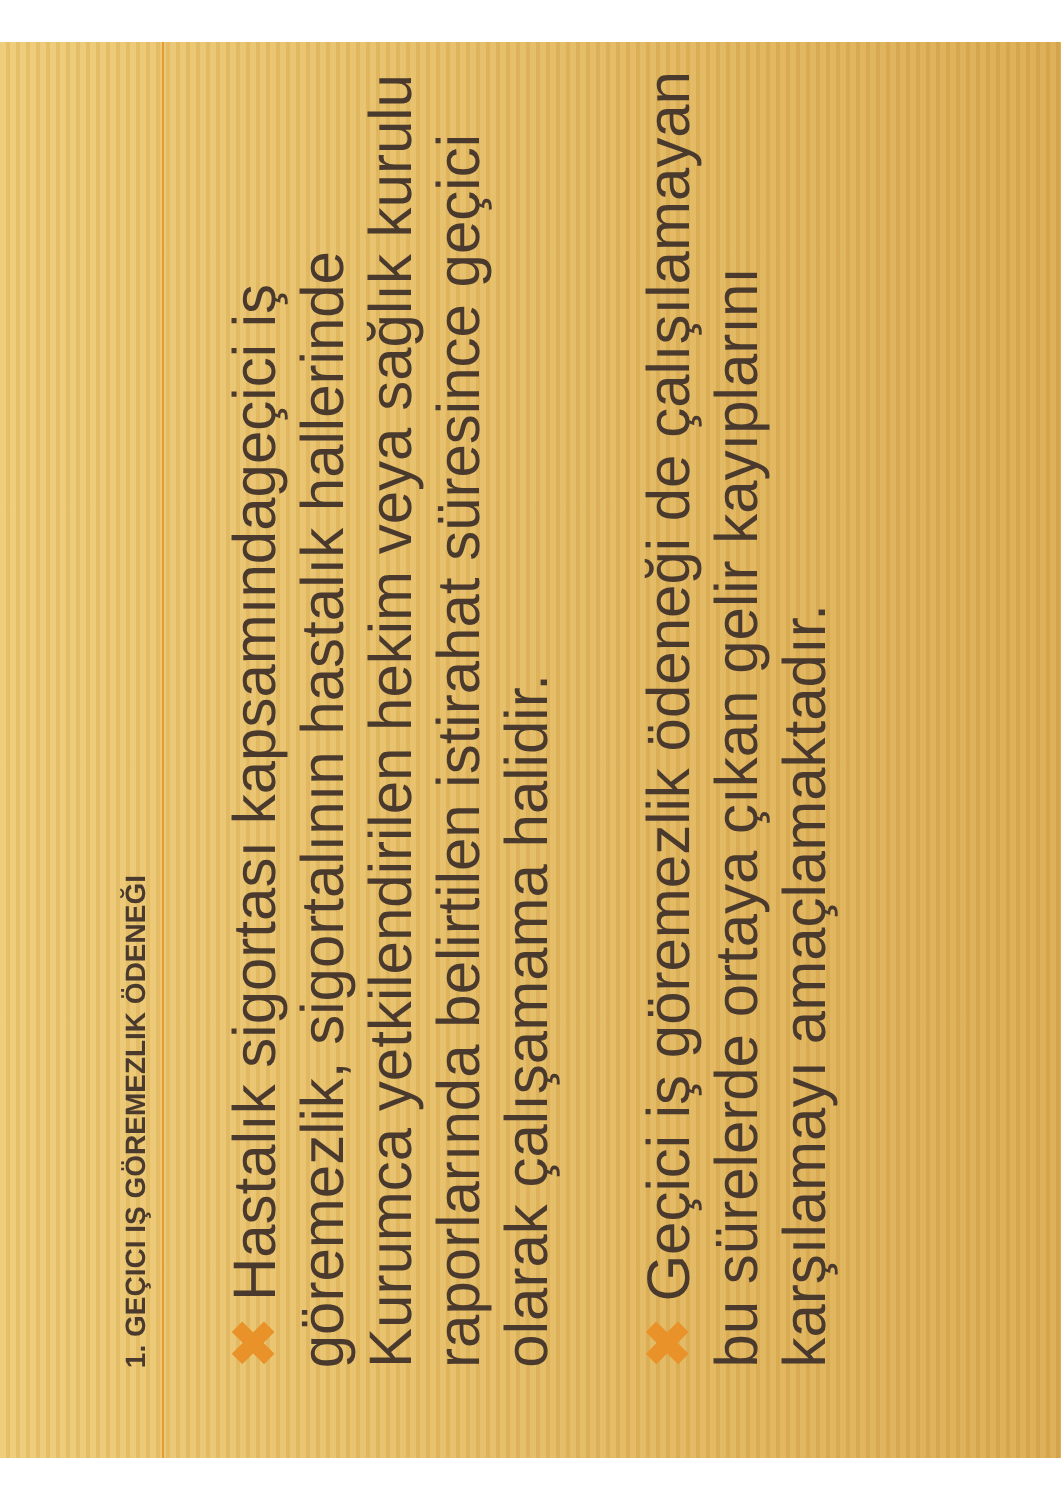1. GEÇICI IŞ GÖREMEZLIK ÖDENEĞI
✖ Hastalık sigortası kapsamındageçici iş göremezlik, sigortalının hastalık hallerinde Kurumca yetkilendirilen hekim veya sağlık kurulu raporlarında belirtilen istirahat süresince geçici olarak çalışamama halidir.
✖ Geçici iş göremezlik ödeneği de çalışılamayan bu sürelerde ortaya çıkan gelir kayıplarını karşılamayı amaçlamaktadır.